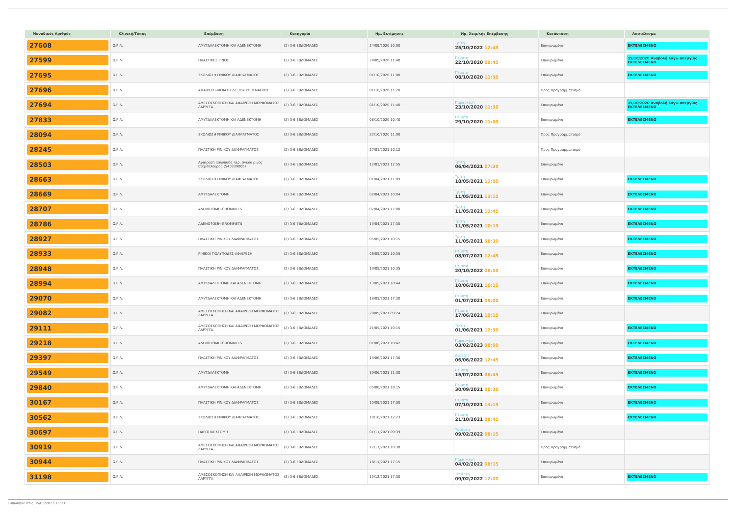| Μοναδικός Αριθμός | Κλινική/Τύπος | Επέμβαση | Κατηγορία | Ημ. Εκτίμησης | Ημ. Χειρ/κής Επέμβασης | Κατάσταση | Αποτέλεσμα |
| --- | --- | --- | --- | --- | --- | --- | --- |
| 27608 | Ω.Ρ.Λ. | ΑΜΥΓΔΑΛΕΚΤΟΜΗ ΚΑΙ ΑΔΕΝΕΚΤΟΜΗ | (2) 3-6 ΕΒΔΟΜΑΔΕΣ | 24/09/2020 10:00 | Τρίτη 25/10/2022 12:45 | Επικυρωμένα | ΕΚΤΕΛΕΣΜΕΝΟ |
| 27599 | Ω.Ρ.Λ. | ΠΛΑΣΤΙΚΕΣ ΡΙΝΟΣ | (2) 3-6 ΕΒΔΟΜΑΔΕΣ | 24/09/2020 11:40 | Πέμπτη 22/10/2020 09:45 | Επικυρωμένα | 15/10/2020 Αναβολή λόγω απεργίας ΕΚΤΕΛΕΣΜΕΝΟ |
| 27695 | Ω.Ρ.Λ. | ΣΚΟΛΙΩΣΗ ΡΙΝΙΚΟΥ ΔΙΑΦΡΑΓΜΑΤΟΣ | (2) 3-6 ΕΒΔΟΜΑΔΕΣ | 01/10/2020 11:00 | Πέμπτη 08/10/2020 11:30 | Επικυρωμένα | ΕΚΤΕΛΕΣΜΕΝΟ |
| 27696 | Ω.Ρ.Λ. | ΑΦΑΙΡΕΣΗ-ΛΙΘΙΑΣΗ ΔΕΞΙΟΥ ΥΠΟΓΝΑΘΙΟΥ | (2) 3-6 ΕΒΔΟΜΑΔΕΣ | 01/10/2020 11:20 | | Προς Προγραμματισμό | |
| 27694 | Ω.Ρ.Λ. | ΑΜΕΣΟΣΚΟΠΗΣΗ ΚΑΙ ΑΦΑΙΡΕΣΗ ΜΟΡΦΩΜΑΤΟΣ ΛΑΡΥΓΓΑ | (2) 3-6 ΕΒΔΟΜΑΔΕΣ | 01/10/2020 11:40 | Παρασκευή 23/10/2020 11:30 | Επικυρωμένα | 15/10/2020 Αναβολή λόγω απεργίας ΕΚΤΕΛΕΣΜΕΝΟ |
| 27833 | Ω.Ρ.Λ. | ΑΜΥΓΔΑΛΕΚΤΟΜΗ ΚΑΙ ΑΔΕΝΕΚΤΟΜΗ | (2) 3-6 ΕΒΔΟΜΑΔΕΣ | 08/10/2020 10:40 | Πέμπτη 29/10/2020 11:00 | Επικυρωμένα | ΕΚΤΕΛΕΣΜΕΝΟ |
| 28094 | Ω.Ρ.Λ. | ΣΚΟΛΙΩΣΗ ΡΙΝΙΚΟΥ ΔΙΑΦΡΑΓΜΑΤΟΣ | (2) 3-6 ΕΒΔΟΜΑΔΕΣ | 22/10/2020 11:00 | | Προς Προγραμματισμό | |
| 28245 | Ω.Ρ.Λ. | ΠΛΑΣΤΙΚΗ ΡΙΝΙΚΟΥ ΔΙΑΦΡΑΓΜΑΤΟΣ | (2) 3-6 ΕΒΔΟΜΑΔΕΣ | 27/01/2021 10:12 | | Προς Προγραμματισμό | |
| 28503 | Ω.Ρ.Λ. | Αφαίρεση πολύποδα περ. όγκου ρινός ετερόπλευρος (540339005) | (2) 3-6 ΕΒΔΟΜΑΔΕΣ | 12/03/2021 12:55 | Τρίτη 06/04/2021 07:30 | Επικυρωμένα | |
| 28663 | Ω.Ρ.Λ. | ΣΚΟΛΙΩΣΗ ΡΙΝΙΚΟΥ ΔΙΑΦΡΑΓΜΑΤΟΣ | (2) 3-6 ΕΒΔΟΜΑΔΕΣ | 01/04/2021 11:09 | Τρίτη 18/05/2021 11:00 | Επικυρωμένα | ΕΚΤΕΛΕΣΜΕΝΟ |
| 28669 | Ω.Ρ.Λ. | ΑΜΥΓΔΑΛΕΚΤΟΜΗ | (2) 3-6 ΕΒΔΟΜΑΔΕΣ | 02/04/2021 10:04 | Τρίτη 11/05/2021 13:15 | Επικυρωμένα | ΕΚΤΕΛΕΣΜΕΝΟ |
| 28707 | Ω.Ρ.Λ. | ΑΔΕΝΟΤΟΜΗ-GROMMETS | (2) 3-6 ΕΒΔΟΜΑΔΕΣ | 07/04/2021 17:00 | Τρίτη 11/05/2021 11:45 | Επικυρωμένα | ΕΚΤΕΛΕΣΜΕΝΟ |
| 28786 | Ω.Ρ.Λ. | ΑΔΕΝΟΤΟΜΗ-GROMMETS | (2) 3-6 ΕΒΔΟΜΑΔΕΣ | 15/04/2021 17:30 | Τρίτη 11/05/2021 10:15 | Επικυρωμένα | ΕΚΤΕΛΕΣΜΕΝΟ |
| 28927 | Ω.Ρ.Λ. | ΠΛΑΣΤΙΚΗ ΡΙΝΙΚΟΥ ΔΙΑΦΡΑΓΜΑΤΟΣ | (2) 3-6 ΕΒΔΟΜΑΔΕΣ | 05/05/2021 10:15 | Τρίτη 11/05/2021 08:30 | Επικυρωμένα | ΕΚΤΕΛΕΣΜΕΝΟ |
| 28933 | Ω.Ρ.Λ. | ΡΙΝΙΚΟΙ ΠΟΛΥΠΟΔΕΣ-ΑΦΑΙΡΕΣΗ | (2) 3-6 ΕΒΔΟΜΑΔΕΣ | 06/05/2021 10:55 | Πέμπτη 08/07/2021 12:45 | Επικυρωμένα | ΕΚΤΕΛΕΣΜΕΝΟ |
| 28948 | Ω.Ρ.Λ. | ΠΛΑΣΤΙΚΗ ΡΙΝΙΚΟΥ ΔΙΑΦΡΑΓΜΑΤΟΣ | (2) 3-6 ΕΒΔΟΜΑΔΕΣ | 10/05/2021 10:35 | Πέμπτη 20/10/2022 08:00 | Επικυρωμένα | ΕΚΤΕΛΕΣΜΕΝΟ |
| 28994 | Ω.Ρ.Λ. | ΑΜΥΓΔΑΛΕΚΤΟΜΗ ΚΑΙ ΑΔΕΝΕΚΤΟΜΗ | (2) 3-6 ΕΒΔΟΜΑΔΕΣ | 13/05/2021 10:44 | Πέμπτη 10/06/2021 10:15 | Επικυρωμένα | ΕΚΤΕΛΕΣΜΕΝΟ |
| 29070 | Ω.Ρ.Λ. | ΑΜΥΓΔΑΛΕΚΤΟΜΗ ΚΑΙ ΑΔΕΝΕΚΤΟΜΗ | (2) 3-6 ΕΒΔΟΜΑΔΕΣ | 18/05/2021 17:30 | Πέμπτη 01/07/2021 09:00 | Επικυρωμένα | ΕΚΤΕΛΕΣΜΕΝΟ |
| 29082 | Ω.Ρ.Λ. | ΑΜΕΣΟΣΚΟΠΗΣΗ ΚΑΙ ΑΦΑΙΡΕΣΗ ΜΟΡΦΩΜΑΤΟΣ ΛΑΡΥΓΓΑ | (2) 3-6 ΕΒΔΟΜΑΔΕΣ | 20/05/2021 09:24 | Πέμπτη 17/06/2021 10:15 | Επικυρωμένα | |
| 29111 | Ω.Ρ.Λ. | ΑΜΕΣΟΣΚΟΠΗΣΗ ΚΑΙ ΑΦΑΙΡΕΣΗ ΜΟΡΦΩΜΑΤΟΣ ΛΑΡΥΓΓΑ | (2) 3-6 ΕΒΔΟΜΑΔΕΣ | 21/05/2021 10:15 | Τρίτη 01/06/2021 12:30 | Επικυρωμένα | ΕΚΤΕΛΕΣΜΕΝΟ |
| 29218 | Ω.Ρ.Λ. | ΑΔΕΝΟΤΟΜΗ-GROMMETS | (2) 3-6 ΕΒΔΟΜΑΔΕΣ | 01/06/2021 10:42 | Παρασκευή 03/02/2023 08:00 | Επικυρωμένα | ΕΚΤΕΛΕΣΜΕΝΟ |
| 29397 | Ω.Ρ.Λ. | ΠΛΑΣΤΙΚΗ ΡΙΝΙΚΟΥ ΔΙΑΦΡΑΓΜΑΤΟΣ | (2) 3-6 ΕΒΔΟΜΑΔΕΣ | 15/06/2021 17:30 | Δευτέρα 06/06/2022 12:45 | Επικυρωμένα | ΕΚΤΕΛΕΣΜΕΝΟ |
| 29549 | Ω.Ρ.Λ. | ΑΜΥΓΔΑΛΕΚΤΟΜΗ | (2) 3-6 ΕΒΔΟΜΑΔΕΣ | 30/06/2021 11:30 | Πέμπτη 15/07/2021 08:45 | Επικυρωμένα | ΕΚΤΕΛΕΣΜΕΝΟ |
| 29840 | Ω.Ρ.Λ. | ΑΜΥΓΔΑΛΕΚΤΟΜΗ ΚΑΙ ΑΔΕΝΕΚΤΟΜΗ | (2) 3-6 ΕΒΔΟΜΑΔΕΣ | 05/08/2021 18:15 | Πέμπτη 30/09/2021 08:30 | Επικυρωμένα | ΕΚΤΕΛΕΣΜΕΝΟ |
| 30167 | Ω.Ρ.Λ. | ΠΛΑΣΤΙΚΗ ΡΙΝΙΚΟΥ ΔΙΑΦΡΑΓΜΑΤΟΣ | (2) 3-6 ΕΒΔΟΜΑΔΕΣ | 15/09/2021 17:00 | Πέμπτη 07/10/2021 13:15 | Επικυρωμένα | ΕΚΤΕΛΕΣΜΕΝΟ |
| 30562 | Ω.Ρ.Λ. | ΣΚΟΛΙΩΣΗ ΡΙΝΙΚΟΥ ΔΙΑΦΡΑΓΜΑΤΟΣ | (2) 3-6 ΕΒΔΟΜΑΔΕΣ | 18/10/2021 12:23 | Πέμπτη 21/10/2021 08:45 | Επικυρωμένα | ΕΚΤΕΛΕΣΜΕΝΟ |
| 30697 | Ω.Ρ.Λ. | ΠΑΡΩΤΙΔΕΚΤΟΜΗ | (2) 3-6 ΕΒΔΟΜΑΔΕΣ | 01/11/2021 09:39 | Τετάρτη 09/02/2022 08:15 | Επικυρωμένα | |
| 30919 | Ω.Ρ.Λ. | ΑΜΕΣΟΣΚΟΠΗΣΗ ΚΑΙ ΑΦΑΙΡΕΣΗ ΜΟΡΦΩΜΑΤΟΣ ΛΑΡΥΓΓΑ | (2) 3-6 ΕΒΔΟΜΑΔΕΣ | 17/11/2021 10:38 | | Προς Προγραμματισμό | |
| 30944 | Ω.Ρ.Λ. | ΠΛΑΣΤΙΚΗ ΡΙΝΙΚΟΥ ΔΙΑΦΡΑΓΜΑΤΟΣ | (2) 3-6 ΕΒΔΟΜΑΔΕΣ | 18/11/2021 17:15 | Παρασκευή 04/02/2022 08:15 | Επικυρωμένα | |
| 31198 | Ω.Ρ.Λ. | ΑΜΕΣΟΣΚΟΠΗΣΗ ΚΑΙ ΑΦΑΙΡΕΣΗ ΜΟΡΦΩΜΑΤΟΣ ΛΑΡΥΓΓΑ | (2) 3-6 ΕΒΔΟΜΑΔΕΣ | 15/12/2021 17:30 | Τετάρτη 09/02/2022 12:00 | Επικυρωμένα | ΕΚΤΕΛΕΣΜΕΝΟ |
Τυπώθηκε στις 05/05/2023 11:21